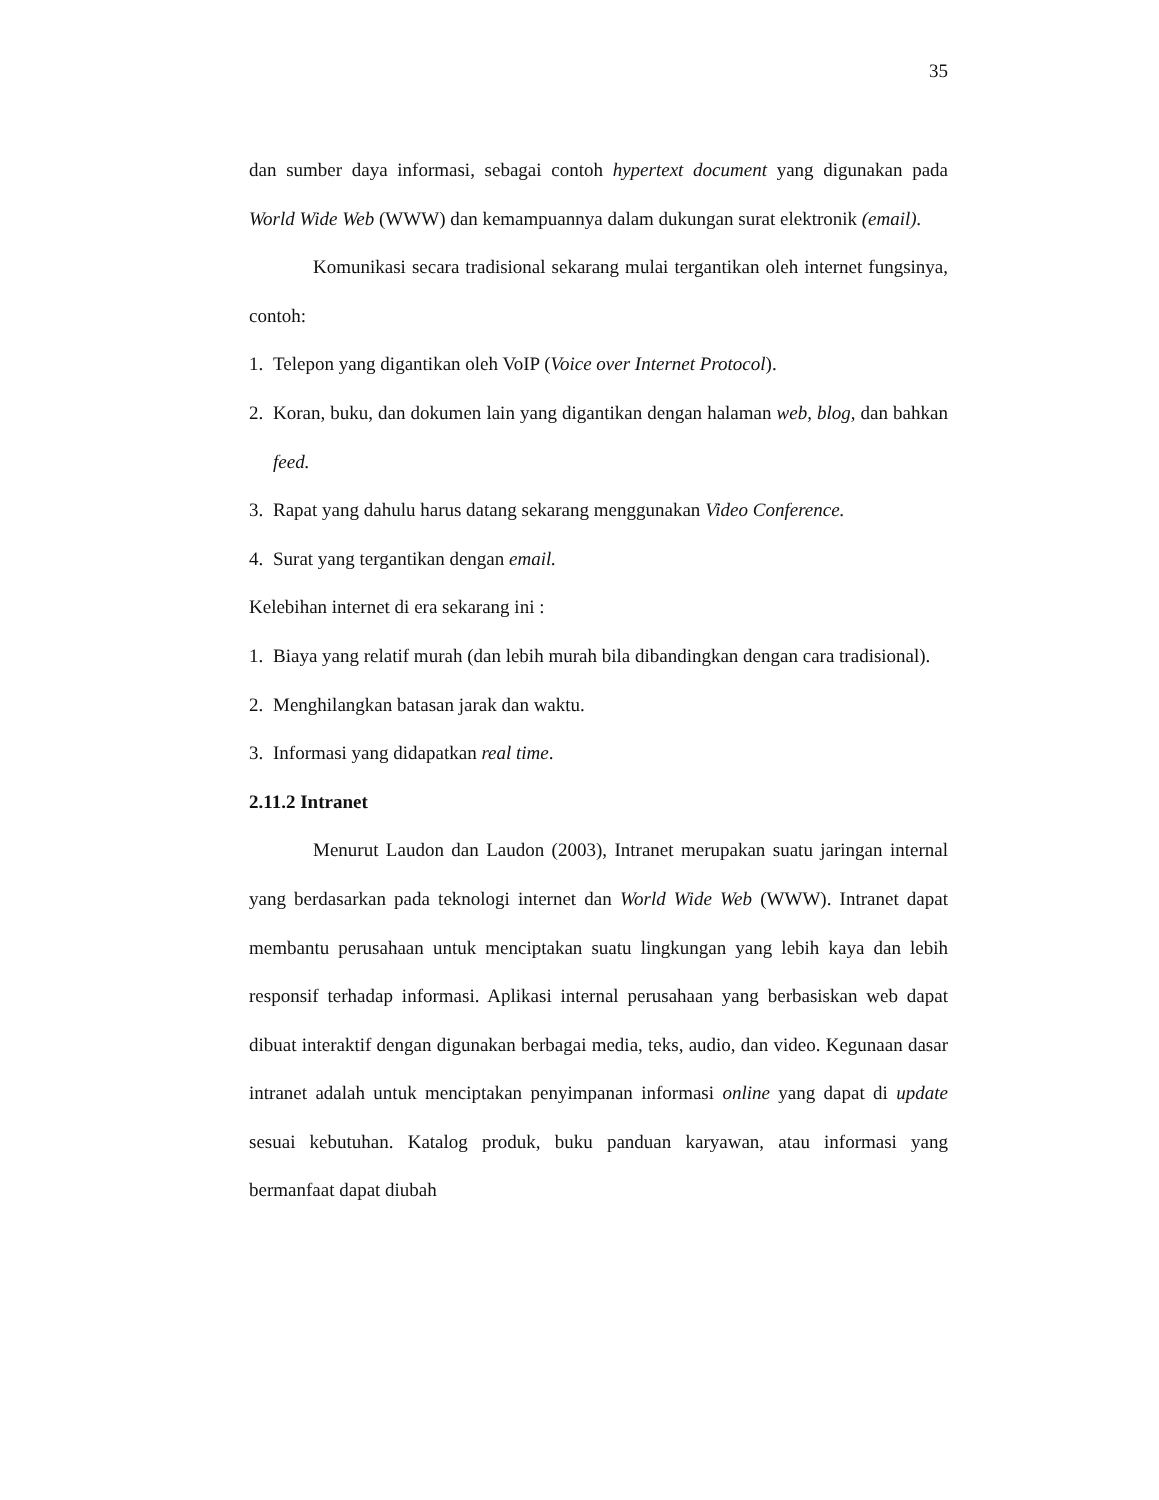35
dan sumber daya informasi, sebagai contoh hypertext document yang digunakan pada World Wide Web (WWW) dan kemampuannya dalam dukungan surat elektronik (email).
Komunikasi secara tradisional sekarang mulai tergantikan oleh internet fungsinya, contoh:
1. Telepon yang digantikan oleh VoIP (Voice over Internet Protocol).
2. Koran, buku, dan dokumen lain yang digantikan dengan halaman web, blog, dan bahkan feed.
3. Rapat yang dahulu harus datang sekarang menggunakan Video Conference.
4. Surat yang tergantikan dengan email.
Kelebihan internet di era sekarang ini :
1. Biaya yang relatif murah (dan lebih murah bila dibandingkan dengan cara tradisional).
2. Menghilangkan batasan jarak dan waktu.
3. Informasi yang didapatkan real time.
2.11.2 Intranet
Menurut Laudon dan Laudon (2003), Intranet merupakan suatu jaringan internal yang berdasarkan pada teknologi internet dan World Wide Web (WWW). Intranet dapat membantu perusahaan untuk menciptakan suatu lingkungan yang lebih kaya dan lebih responsif terhadap informasi. Aplikasi internal perusahaan yang berbasiskan web dapat dibuat interaktif dengan digunakan berbagai media, teks, audio, dan video. Kegunaan dasar intranet adalah untuk menciptakan penyimpanan informasi online yang dapat di update sesuai kebutuhan. Katalog produk, buku panduan karyawan, atau informasi yang bermanfaat dapat diubah